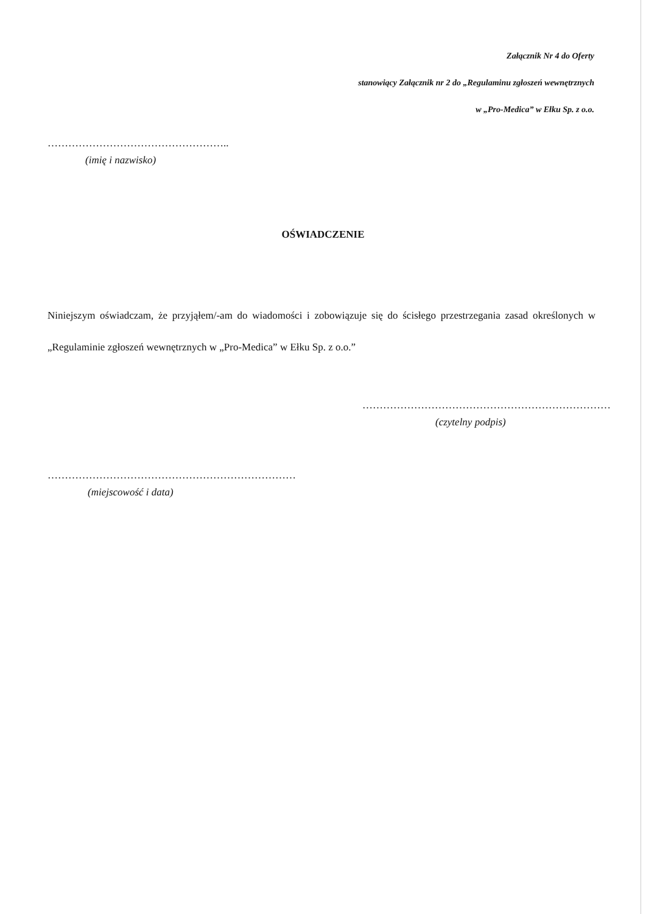Załącznik Nr 4 do Oferty
stanowiący Załącznik nr 2 do „Regulaminu zgłoszeń wewnętrznych
w „Pro-Medica” w Ełku Sp. z o.o.
……………………………………………..
(imię i nazwisko)
OŚWIADCZENIE
Niniejszym oświadczam, że przyjąłem/-am do wiadomości i zobowiązuje się do ścisłego przestrzegania zasad określonych w „Regulaminie zgłoszeń wewnętrznych w „Pro-Medica” w Ełku Sp. z o.o.”
………………………………………………………………
(czytelny podpis)
………………………………………………………………
(miejscowość i data)